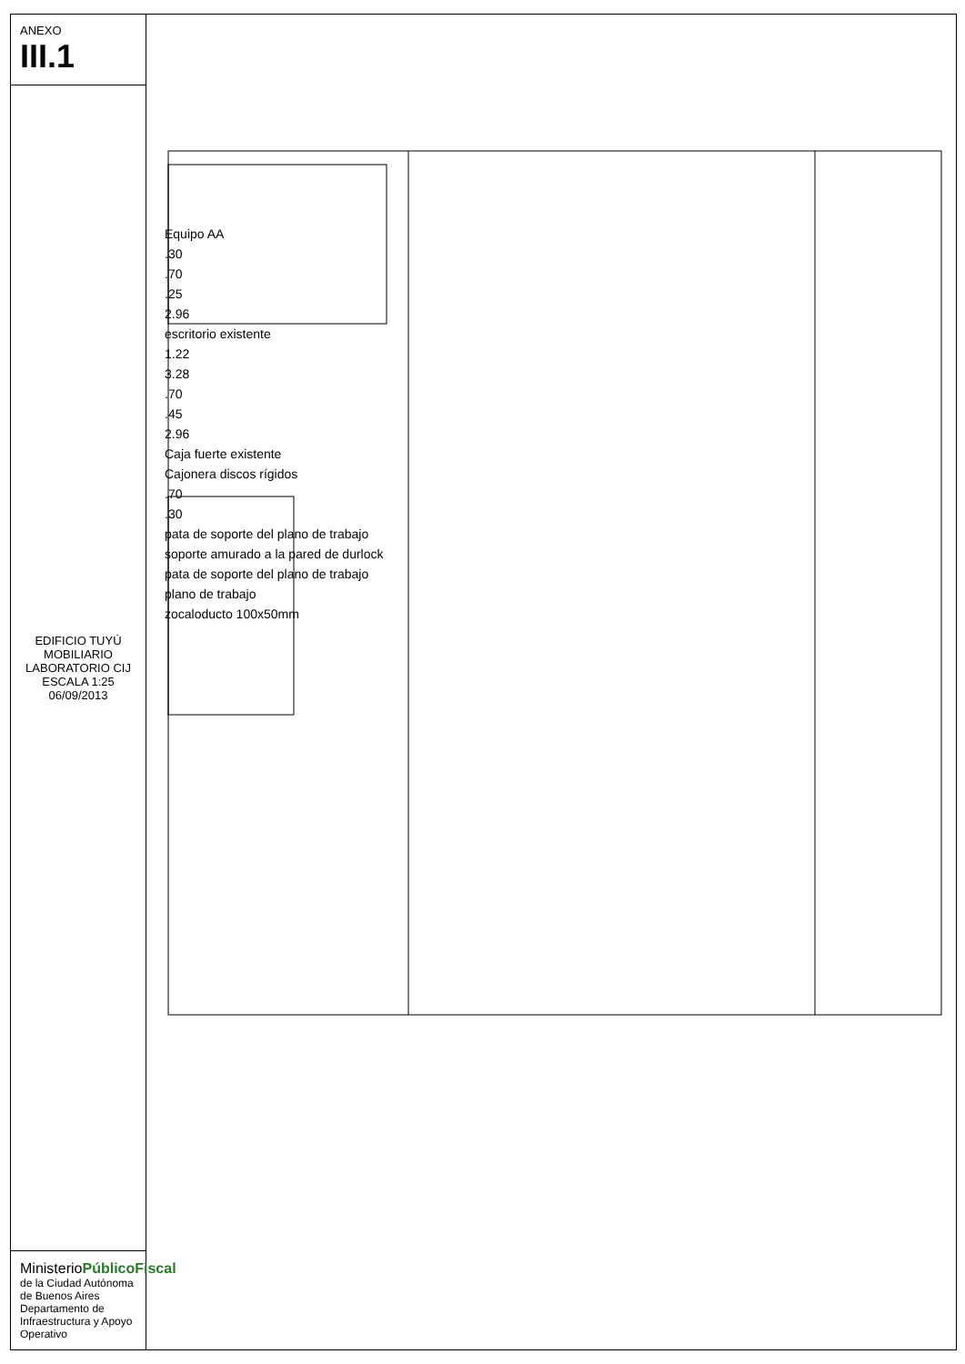ANEXO
III.1
EDIFICIO TUYÚ
MOBILIARIO LABORATORIO CIJ
ESCALA 1:25
06/09/2013
MinisterioPúblicoFiscal
de la Ciudad Autónoma de Buenos Aires
Departamento de Infraestructura y Apoyo Operativo
Equipo AA
.30
.70
.25
2.96
escritorio existente
1.22
3.28
.70
.45
2.96
Caja fuerte existente
Cajonera discos rígidos
.70
.30
pata de soporte del plano de trabajo
soporte amurado a la pared de durlock
pata de soporte del plano de trabajo
plano de trabajo
zocaloducto 100x50mm